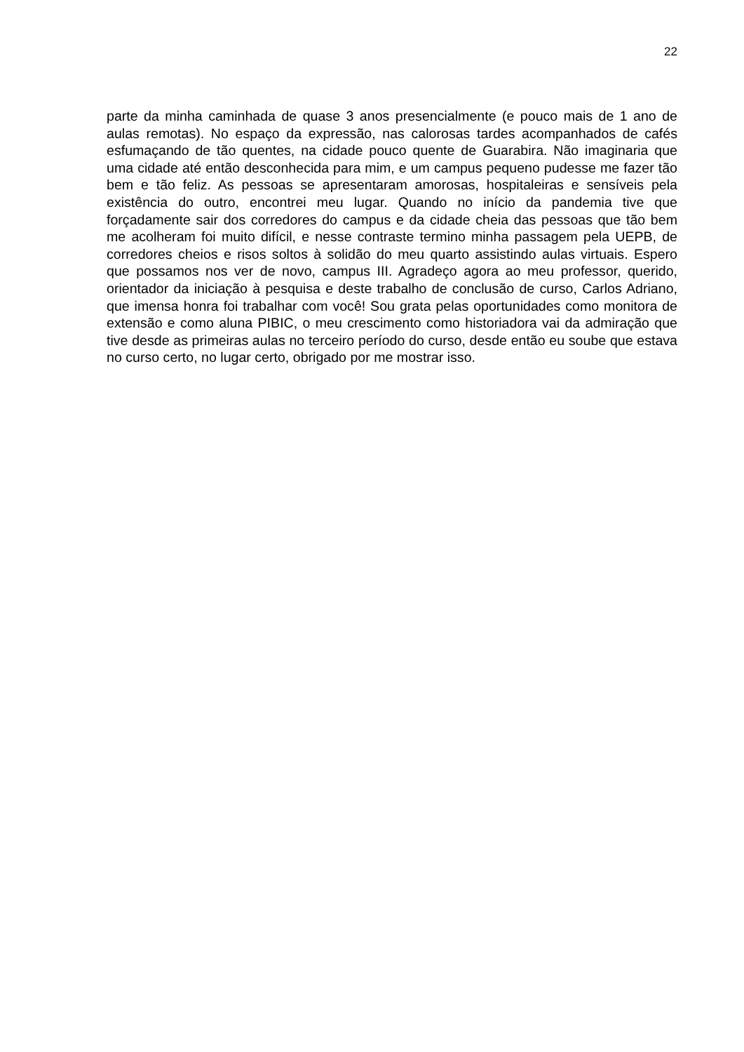22
parte da minha caminhada de quase 3 anos presencialmente (e pouco mais de 1 ano de aulas remotas). No espaço da expressão, nas calorosas tardes acompanhados de cafés esfumaçando de tão quentes, na cidade pouco quente de Guarabira. Não imaginaria que uma cidade até então desconhecida para mim, e um campus pequeno pudesse me fazer tão bem e tão feliz. As pessoas se apresentaram amorosas, hospitaleiras e sensíveis pela existência do outro, encontrei meu lugar. Quando no início da pandemia tive que forçadamente sair dos corredores do campus e da cidade cheia das pessoas que tão bem me acolheram foi muito difícil, e nesse contraste termino minha passagem pela UEPB, de corredores cheios e risos soltos à solidão do meu quarto assistindo aulas virtuais. Espero que possamos nos ver de novo, campus III. Agradeço agora ao meu professor, querido, orientador da iniciação à pesquisa e deste trabalho de conclusão de curso, Carlos Adriano, que imensa honra foi trabalhar com você! Sou grata pelas oportunidades como monitora de extensão e como aluna PIBIC, o meu crescimento como historiadora vai da admiração que tive desde as primeiras aulas no terceiro período do curso, desde então eu soube que estava no curso certo, no lugar certo, obrigado por me mostrar isso.